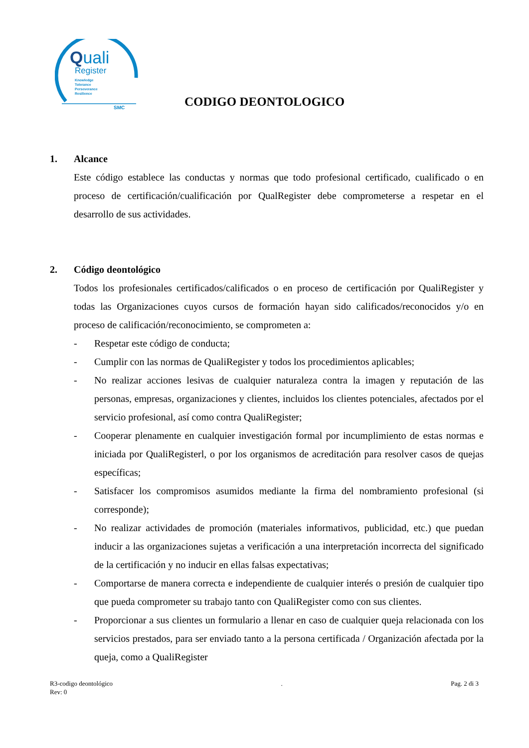Quali
Register
Knowledge
Tolerance
Perseverance
Resilience
SMC
CODIGO DEONTOLOGICO
1. Alcance
Este código establece las conductas y normas que todo profesional certificado, cualificado o en proceso de certificación/cualificación por QualRegister debe comprometerse a respetar en el desarrollo de sus actividades.
2. Código deontológico
Todos los profesionales certificados/calificados o en proceso de certificación por QualiRegister y todas las Organizaciones cuyos cursos de formación hayan sido calificados/reconocidos y/o en proceso de calificación/reconocimiento, se comprometen a:
- Respetar este código de conducta;
- Cumplir con las normas de QualiRegister y todos los procedimientos aplicables;
- No realizar acciones lesivas de cualquier naturaleza contra la imagen y reputación de las personas, empresas, organizaciones y clientes, incluidos los clientes potenciales, afectados por el servicio profesional, así como contra QualiRegister;
- Cooperar plenamente en cualquier investigación formal por incumplimiento de estas normas e iniciada por QualiRegisterl, o por los organismos de acreditación para resolver casos de quejas específicas;
- Satisfacer los compromisos asumidos mediante la firma del nombramiento profesional (si corresponde);
- No realizar actividades de promoción (materiales informativos, publicidad, etc.) que puedan inducir a las organizaciones sujetas a verificación a una interpretación incorrecta del significado de la certificación y no inducir en ellas falsas expectativas;
- Comportarse de manera correcta e independiente de cualquier interés o presión de cualquier tipo que pueda comprometer su trabajo tanto con QualiRegister como con sus clientes.
- Proporcionar a sus clientes un formulario a llenar en caso de cualquier queja relacionada con los servicios prestados, para ser enviado tanto a la persona certificada / Organización afectada por la queja, como a QualiRegister
R3-codigo deontológico
Rev: 0
. Pag. 2 di 3